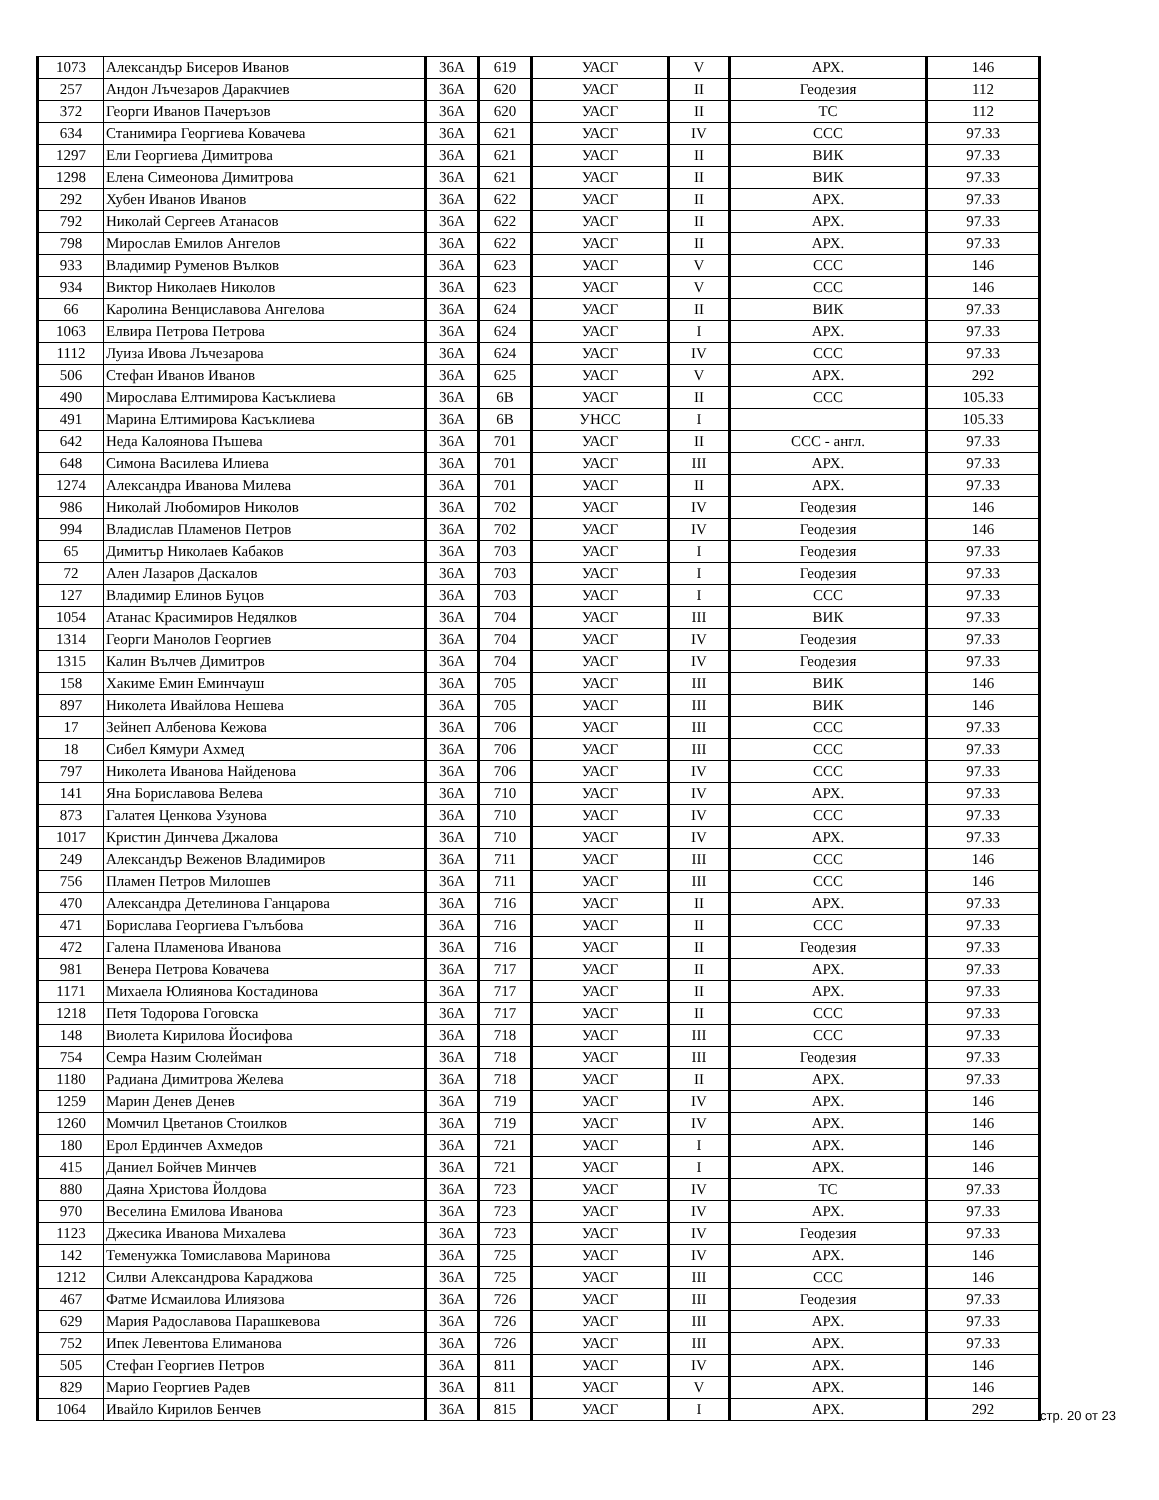| 1073 | Александър Бисеров Иванов | 36А | 619 | УАСГ | V | АРХ. | 146 |
| 257 | Андон Лъчезаров Даракчиев | 36А | 620 | УАСГ | II | Геодезия | 112 |
| 372 | Георги Иванов Пачеръзов | 36А | 620 | УАСГ | II | ТС | 112 |
| 634 | Станимира Георгиева Ковачева | 36А | 621 | УАСГ | IV | ССС | 97.33 |
| 1297 | Ели Георгиева Димитрова | 36А | 621 | УАСГ | II | ВИК | 97.33 |
| 1298 | Елена Симеонова Димитрова | 36А | 621 | УАСГ | II | ВИК | 97.33 |
| 292 | Хубен Иванов Иванов | 36А | 622 | УАСГ | II | АРХ. | 97.33 |
| 792 | Николай Сергеев Атанасов | 36А | 622 | УАСГ | II | АРХ. | 97.33 |
| 798 | Мирослав Емилов Ангелов | 36А | 622 | УАСГ | II | АРХ. | 97.33 |
| 933 | Владимир Руменов Вълков | 36А | 623 | УАСГ | V | ССС | 146 |
| 934 | Виктор Николаев Николов | 36А | 623 | УАСГ | V | ССС | 146 |
| 66 | Каролина Венциславова Ангелова | 36А | 624 | УАСГ | II | ВИК | 97.33 |
| 1063 | Елвира Петрова Петрова | 36А | 624 | УАСГ | I | АРХ. | 97.33 |
| 1112 | Луиза Ивова Лъчезарова | 36А | 624 | УАСГ | IV | ССС | 97.33 |
| 506 | Стефан Иванов Иванов | 36А | 625 | УАСГ | V | АРХ. | 292 |
| 490 | Мирослава Елтимирова Касъклиева | 36А | 6В | УАСГ | II | ССС | 105.33 |
| 491 | Марина Елтимирова Касъклиева | 36А | 6В | УНСС | I | | 105.33 |
| 642 | Неда Калоянова Пъшева | 36А | 701 | УАСГ | II | ССС - англ. | 97.33 |
| 648 | Симона Василева Илиева | 36А | 701 | УАСГ | III | АРХ. | 97.33 |
| 1274 | Александра Иванова Милева | 36А | 701 | УАСГ | II | АРХ. | 97.33 |
| 986 | Николай Любомиров Николов | 36А | 702 | УАСГ | IV | Геодезия | 146 |
| 994 | Владислав Пламенов Петров | 36А | 702 | УАСГ | IV | Геодезия | 146 |
| 65 | Димитър Николаев Кабаков | 36А | 703 | УАСГ | I | Геодезия | 97.33 |
| 72 | Ален Лазаров Даскалов | 36А | 703 | УАСГ | I | Геодезия | 97.33 |
| 127 | Владимир Елинов Буцов | 36А | 703 | УАСГ | I | ССС | 97.33 |
| 1054 | Атанас Красимиров Недялков | 36А | 704 | УАСГ | III | ВИК | 97.33 |
| 1314 | Георги Манолов Георгиев | 36А | 704 | УАСГ | IV | Геодезия | 97.33 |
| 1315 | Калин Вълчев Димитров | 36А | 704 | УАСГ | IV | Геодезия | 97.33 |
| 158 | Хакиме Емин Еминчауш | 36А | 705 | УАСГ | III | ВИК | 146 |
| 897 | Николета Ивайлова Нешева | 36А | 705 | УАСГ | III | ВИК | 146 |
| 17 | Зейнеп Албенова Кежова | 36А | 706 | УАСГ | III | ССС | 97.33 |
| 18 | Сибел Кямури Ахмед | 36А | 706 | УАСГ | III | ССС | 97.33 |
| 797 | Николета Иванова Найденова | 36А | 706 | УАСГ | IV | ССС | 97.33 |
| 141 | Яна Бориславова Велева | 36А | 710 | УАСГ | IV | АРХ. | 97.33 |
| 873 | Галатея Ценкова Узунова | 36А | 710 | УАСГ | IV | ССС | 97.33 |
| 1017 | Кристин Динчева Джалова | 36А | 710 | УАСГ | IV | АРХ. | 97.33 |
| 249 | Александър Веженов Владимиров | 36А | 711 | УАСГ | III | ССС | 146 |
| 756 | Пламен Петров Милошев | 36А | 711 | УАСГ | III | ССС | 146 |
| 470 | Александра Детелинова Ганцарова | 36А | 716 | УАСГ | II | АРХ. | 97.33 |
| 471 | Борислава Георгиева Гълъбова | 36А | 716 | УАСГ | II | ССС | 97.33 |
| 472 | Галена Пламенова Иванова | 36А | 716 | УАСГ | II | Геодезия | 97.33 |
| 981 | Венера Петрова Ковачева | 36А | 717 | УАСГ | II | АРХ. | 97.33 |
| 1171 | Михаела Юлиянова Костадинова | 36А | 717 | УАСГ | II | АРХ. | 97.33 |
| 1218 | Петя Тодорова Гоговска | 36А | 717 | УАСГ | II | ССС | 97.33 |
| 148 | Виолета Кирилова Йосифова | 36А | 718 | УАСГ | III | ССС | 97.33 |
| 754 | Семра Назим Сюлейман | 36А | 718 | УАСГ | III | Геодезия | 97.33 |
| 1180 | Радиана Димитрова Желева | 36А | 718 | УАСГ | II | АРХ. | 97.33 |
| 1259 | Марин Денев Денев | 36А | 719 | УАСГ | IV | АРХ. | 146 |
| 1260 | Момчил Цветанов Стоилков | 36А | 719 | УАСГ | IV | АРХ. | 146 |
| 180 | Ерол Ердинчев Ахмедов | 36А | 721 | УАСГ | I | АРХ. | 146 |
| 415 | Даниел Бойчев Минчев | 36А | 721 | УАСГ | I | АРХ. | 146 |
| 880 | Даяна Христова Йолдова | 36А | 723 | УАСГ | IV | ТС | 97.33 |
| 970 | Веселина Емилова Иванова | 36А | 723 | УАСГ | IV | АРХ. | 97.33 |
| 1123 | Джесика Иванова Михалева | 36А | 723 | УАСГ | IV | Геодезия | 97.33 |
| 142 | Теменужка Томиславова Маринова | 36А | 725 | УАСГ | IV | АРХ. | 146 |
| 1212 | Силви Александрова Караджова | 36А | 725 | УАСГ | III | ССС | 146 |
| 467 | Фатме Исмаилова Илиязова | 36А | 726 | УАСГ | III | Геодезия | 97.33 |
| 629 | Мария Радославова Парашкевова | 36А | 726 | УАСГ | III | АРХ. | 97.33 |
| 752 | Ипек Левентова Елиманова | 36А | 726 | УАСГ | III | АРХ. | 97.33 |
| 505 | Стефан Георгиев Петров | 36А | 811 | УАСГ | IV | АРХ. | 146 |
| 829 | Марио Георгиев Радев | 36А | 811 | УАСГ | V | АРХ. | 146 |
| 1064 | Ивайло Кирилов Бенчев | 36А | 815 | УАСГ | I | АРХ. | 292 |
стр. 20 от 23